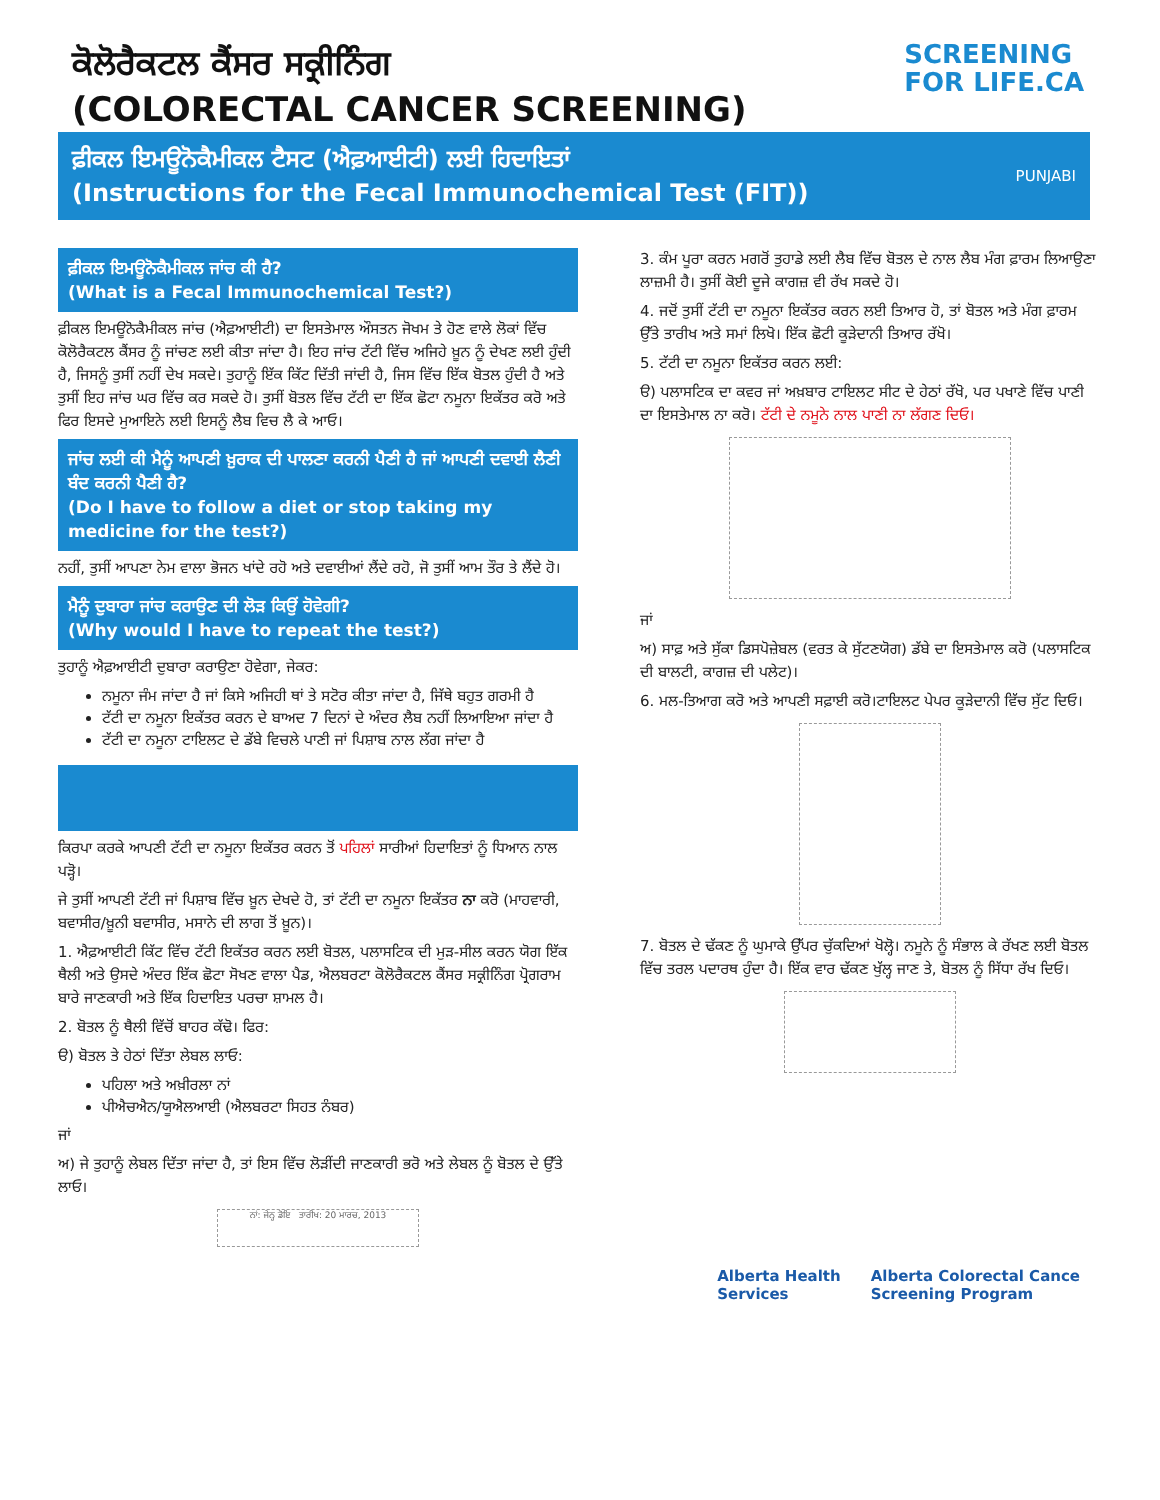ਕੋਲੋਰੈਕਟਲ ਕੈਂਸਰ ਸਕ੍ਰੀਨਿੰਗ
(COLORECTAL CANCER SCREENING)
SCREENING
FOR LIFE.CA
ਫ਼ੀਕਲ ਇਮਊਨੋਕੈਮੀਕਲ ਟੈਸਟ (ਐਫ਼ਆਈਟੀ) ਲਈ ਹਿਦਾਇਤਾਂ
(Instructions for the Fecal Immunochemical Test (FIT)) PUNJABI
ਫ਼ੀਕਲ ਇਮਊਨੋਕੈਮੀਕਲ ਜਾਂਚ ਕੀ ਹੈ?
(What is a Fecal Immunochemical Test?)
ਫ਼ੀਕਲ ਇਮਊਨੋਕੈਮੀਕਲ ਜਾਂਚ (ਐਫ਼ਆਈਟੀ) ਦਾ ਇਸਤੇਮਾਲ ਔਸਤਨ ਜੋਖਮ ਤੇ ਹੋਣ ਵਾਲੇ ਲੋਕਾਂ ਵਿੱਚ ਕੋਲੋਰੈਕਟਲ ਕੈਂਸਰ ਨੂੰ ਜਾਂਚਣ ਲਈ ਕੀਤਾ ਜਾਂਦਾ ਹੈ। ਇਹ ਜਾਂਚ ਟੱਟੀ ਵਿੱਚ ਅਜਿਹੇ ਖ਼ੂਨ ਨੂੰ ਦੇਖਣ ਲਈ ਹੁੰਦੀ ਹੈ, ਜਿਸਨੂੰ ਤੁਸੀਂ ਨਹੀਂ ਦੇਖ ਸਕਦੇ। ਤੁਹਾਨੂੰ ਇੱਕ ਕਿੱਟ ਦਿੱਤੀ ਜਾਂਦੀ ਹੈ, ਜਿਸ ਵਿੱਚ ਇੱਕ ਬੋਤਲ ਹੁੰਦੀ ਹੈ ਅਤੇ ਤੁਸੀਂ ਇਹ ਜਾਂਚ ਘਰ ਵਿੱਚ ਕਰ ਸਕਦੇ ਹੋ। ਤੁਸੀਂ ਬੋਤਲ ਵਿੱਚ ਟੱਟੀ ਦਾ ਇੱਕ ਛੋਟਾ ਨਮੂਨਾ ਇਕੱਤਰ ਕਰੋ ਅਤੇ ਫਿਰ ਇਸਦੇ ਮੁਆਇਨੇ ਲਈ ਇਸਨੂੰ ਲੈਬ ਵਿਚ ਲੈ ਕੇ ਆਓ।
ਜਾਂਚ ਲਈ ਕੀ ਮੈਨੂੰ ਆਪਣੀ ਖ਼ੁਰਾਕ ਦੀ ਪਾਲਣਾ ਕਰਨੀ ਪੈਣੀ ਹੈ ਜਾਂ ਆਪਣੀ ਦਵਾਈ ਲੈਣੀ ਬੰਦ ਕਰਨੀ ਪੈਣੀ ਹੈ?
(Do I have to follow a diet or stop taking my medicine for the test?)
ਨਹੀਂ, ਤੁਸੀਂ ਆਪਣਾ ਨੇਮ ਵਾਲਾ ਭੋਜਨ ਖਾਂਦੇ ਰਹੋ ਅਤੇ ਦਵਾਈਆਂ ਲੈਂਦੇ ਰਹੋ, ਜੋ ਤੁਸੀਂ ਆਮ ਤੌਰ ਤੇ ਲੈਂਦੇ ਹੋ।
ਮੈਨੂੰ ਦੁਬਾਰਾ ਜਾਂਚ ਕਰਾਉਣ ਦੀ ਲੋੜ ਕਿਉਂ ਹੋਵੇਗੀ?
(Why would I have to repeat the test?)
ਤੁਹਾਨੂੰ ਐਫ਼ਆਈਟੀ ਦੁਬਾਰਾ ਕਰਾਉਣਾ ਹੋਵੇਗਾ, ਜੇਕਰ:
ਨਮੂਨਾ ਜੰਮ ਜਾਂਦਾ ਹੈ ਜਾਂ ਕਿਸੇ ਅਜਿਹੀ ਥਾਂ ਤੇ ਸਟੋਰ ਕੀਤਾ ਜਾਂਦਾ ਹੈ, ਜਿੱਥੇ ਬਹੁਤ ਗਰਮੀ ਹੈ
ਟੱਟੀ ਦਾ ਨਮੂਨਾ ਇਕੱਤਰ ਕਰਨ ਦੇ ਬਾਅਦ 7 ਦਿਨਾਂ ਦੇ ਅੰਦਰ ਲੈਬ ਨਹੀਂ ਲਿਆਇਆ ਜਾਂਦਾ ਹੈ
ਟੱਟੀ ਦਾ ਨਮੂਨਾ ਟਾਇਲਟ ਦੇ ਡੱਬੇ ਵਿਚਲੇ ਪਾਣੀ ਜਾਂ ਪਿਸ਼ਾਬ ਨਾਲ ਲੱਗ ਜਾਂਦਾ ਹੈ
ਕਿਰਪਾ ਕਰਕੇ ਆਪਣੀ ਟੱਟੀ ਦਾ ਨਮੂਨਾ ਇਕੱਤਰ ਕਰਨ ਤੋਂ ਪਹਿਲਾਂ ਸਾਰੀਆਂ ਹਿਦਾਇਤਾਂ ਨੂੰ ਧਿਆਨ ਨਾਲ ਪੜ੍ਹੋ।
ਜੇ ਤੁਸੀਂ ਆਪਣੀ ਟੱਟੀ ਜਾਂ ਪਿਸ਼ਾਬ ਵਿੱਚ ਖ਼ੂਨ ਦੇਖਦੇ ਹੋ, ਤਾਂ ਟੱਟੀ ਦਾ ਨਮੂਨਾ ਇਕੱਤਰ ਨਾ ਕਰੋ (ਮਾਹਵਾਰੀ, ਬਵਾਸੀਰ/ਖ਼ੂਨੀ ਬਵਾਸੀਰ, ਮਸਾਨੇ ਦੀ ਲਾਗ ਤੋਂ ਖ਼ੂਨ)।
1. ਐਫ਼ਆਈਟੀ ਕਿੱਟ ਵਿੱਚ ਟੱਟੀ ਇਕੱਤਰ ਕਰਨ ਲਈ ਬੋਤਲ, ਪਲਾਸਟਿਕ ਦੀ ਮੁੜ-ਸੀਲ ਕਰਨ ਯੋਗ ਇੱਕ ਥੈਲੀ ਅਤੇ ਉਸਦੇ ਅੰਦਰ ਇੱਕ ਛੋਟਾ ਸੋਖਣ ਵਾਲਾ ਪੈਡ, ਐਲਬਰਟਾ ਕੋਲੋਰੈਕਟਲ ਕੈਂਸਰ ਸਕ੍ਰੀਨਿੰਗ ਪ੍ਰੋਗਰਾਮ ਬਾਰੇ ਜਾਣਕਾਰੀ ਅਤੇ ਇੱਕ ਹਿਦਾਇਤ ਪਰਚਾ ਸ਼ਾਮਲ ਹੈ।
2. ਬੋਤਲ ਨੂੰ ਥੈਲੀ ਵਿੱਚੋਂ ਬਾਹਰ ਕੱਢੋ। ਫਿਰ:
ੳ) ਬੋਤਲ ਤੇ ਹੇਠਾਂ ਦਿੱਤਾ ਲੇਬਲ ਲਾਓ:
ਪਹਿਲਾ ਅਤੇ ਅਖ਼ੀਰਲਾ ਨਾਂ
ਪੀਐਚਐਨ/ਯੂਐਲਆਈ (ਐਲਬਰਟਾ ਸਿਹਤ ਨੰਬਰ)
ਜਾਂ
ਅ) ਜੇ ਤੁਹਾਨੂੰ ਲੇਬਲ ਦਿੱਤਾ ਜਾਂਦਾ ਹੈ, ਤਾਂ ਇਸ ਵਿੱਚ ਲੋੜੀਂਦੀ ਜਾਣਕਾਰੀ ਭਰੋ ਅਤੇ ਲੇਬਲ ਨੂੰ ਬੋਤਲ ਦੇ ਉੱਤੇ ਲਾਓ।
ਨਾਂ: ਜੇਨ੍ਹ ਡੋਇ ਤਾਰੀਖ: 20 ਮਾਰਚ, 2013
3. ਕੰਮ ਪੂਰਾ ਕਰਨ ਮਗਰੋਂ ਤੁਹਾਡੇ ਲਈ ਲੈਬ ਵਿੱਚ ਬੋਤਲ ਦੇ ਨਾਲ ਲੈਬ ਮੰਗ ਫ਼ਾਰਮ ਲਿਆਉਣਾ ਲਾਜ਼ਮੀ ਹੈ। ਤੁਸੀਂ ਕੋਈ ਦੂਜੇ ਕਾਗਜ਼ ਵੀ ਰੱਖ ਸਕਦੇ ਹੋ।
4. ਜਦੋਂ ਤੁਸੀਂ ਟੱਟੀ ਦਾ ਨਮੂਨਾ ਇਕੱਤਰ ਕਰਨ ਲਈ ਤਿਆਰ ਹੋ, ਤਾਂ ਬੋਤਲ ਅਤੇ ਮੰਗ ਫ਼ਾਰਮ ਉੱਤੇ ਤਾਰੀਖ ਅਤੇ ਸਮਾਂ ਲਿਖੋ। ਇੱਕ ਛੋਟੀ ਕੂੜੇਦਾਨੀ ਤਿਆਰ ਰੱਖੋ।
5. ਟੱਟੀ ਦਾ ਨਮੂਨਾ ਇਕੱਤਰ ਕਰਨ ਲਈ:
ੳ) ਪਲਾਸਟਿਕ ਦਾ ਕਵਰ ਜਾਂ ਅਖ਼ਬਾਰ ਟਾਇਲਟ ਸੀਟ ਦੇ ਹੇਠਾਂ ਰੱਖੋ, ਪਰ ਪਖਾਣੇ ਵਿੱਚ ਪਾਣੀ ਦਾ ਇਸਤੇਮਾਲ ਨਾ ਕਰੋ। ਟੱਟੀ ਦੇ ਨਮੂਨੇ ਨਾਲ ਪਾਣੀ ਨਾ ਲੱਗਣ ਦਿਓ।
ਜਾਂ
ਅ) ਸਾਫ਼ ਅਤੇ ਸੁੱਕਾ ਡਿਸਪੋਜ਼ੇਬਲ (ਵਰਤ ਕੇ ਸੁੱਟਣਯੋਗ) ਡੱਬੇ ਦਾ ਇਸਤੇਮਾਲ ਕਰੋ (ਪਲਾਸਟਿਕ ਦੀ ਬਾਲਟੀ, ਕਾਗਜ਼ ਦੀ ਪਲੇਟ)।
6. ਮਲ-ਤਿਆਗ ਕਰੋ ਅਤੇ ਆਪਣੀ ਸਫ਼ਾਈ ਕਰੋ।ਟਾਇਲਟ ਪੇਪਰ ਕੂੜੇਦਾਨੀ ਵਿੱਚ ਸੁੱਟ ਦਿਓ।
7. ਬੋਤਲ ਦੇ ਢੱਕਣ ਨੂੰ ਘੁਮਾਕੇ ਉੱਪਰ ਚੁੱਕਦਿਆਂ ਖੋਲ੍ਹੋ। ਨਮੂਨੇ ਨੂੰ ਸੰਭਾਲ ਕੇ ਰੱਖਣ ਲਈ ਬੋਤਲ ਵਿੱਚ ਤਰਲ ਪਦਾਰਥ ਹੁੰਦਾ ਹੈ। ਇੱਕ ਵਾਰ ਢੱਕਣ ਖੁੱਲ੍ਹ ਜਾਣ ਤੇ, ਬੋਤਲ ਨੂੰ ਸਿੱਧਾ ਰੱਖ ਦਿਓ।
Alberta Health
Services Alberta Colorectal Cance
Screening Program